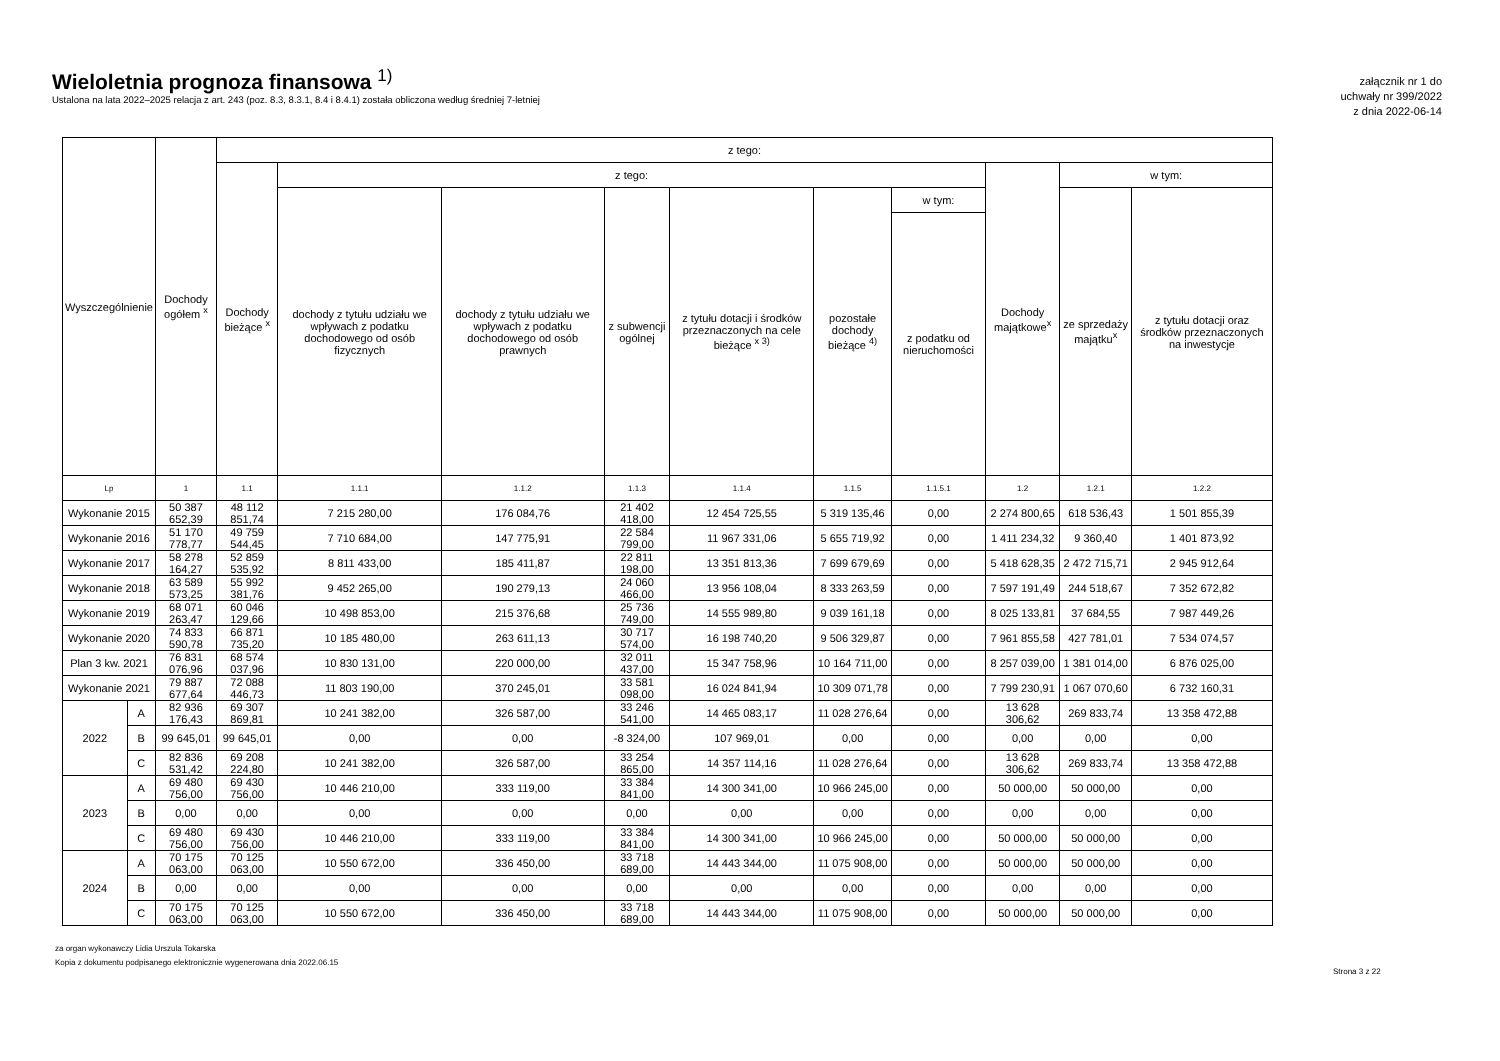Wieloletnia prognoza finansowa <sup>1)</sup>
Ustalona na lata 2022–2025 relacja z art. 243 (poz. 8.3, 8.3.1, 8.4 i 8.4.1) została obliczona według średniej 7-letniej
załącznik nr 1 do
uchwały nr 399/2022
z dnia 2022-06-14
| Wyszczególnienie | | Dochody ogółem <sup>x</sup> | z tego: | | | | | | | | | |
| --- | --- | --- | --- | --- | --- | --- | --- | --- | --- | --- | --- | --- |
| | | | Dochody bieżące <sup>x</sup> | z tego: | | | | | | Dochody majątkowe<sup>x</sup> | w tym: | |
| | | | | dochody z tytułu udziału we wpływach z podatku dochodowego od osób fizycznych | dochody z tytułu udziału we wpływach z podatku dochodowego od osób prawnych | z subwencji ogólnej | z tytułu dotacji i środków przeznaczonych na cele bieżące <sup>x 3)</sup> | pozostałe dochody bieżące <sup>4)</sup> | w tym: | | ze sprzedaży majątku<sup>x</sup> | z tytułu dotacji oraz środków przeznaczonych na inwestycje |
| | | | | | | | | | z podatku od nieruchomości | | | |
| Lp | | 1 | 1.1 | 1.1.1 | 1.1.2 | 1.1.3 | 1.1.4 | 1.1.5 | 1.1.5.1 | 1.2 | 1.2.1 | 1.2.2 |
| Wykonanie 2015 | | 50 387 652,39 | 48 112 851,74 | 7 215 280,00 | 176 084,76 | 21 402 418,00 | 12 454 725,55 | 5 319 135,46 | 0,00 | 2 274 800,65 | 618 536,43 | 1 501 855,39 |
| Wykonanie 2016 | | 51 170 778,77 | 49 759 544,45 | 7 710 684,00 | 147 775,91 | 22 584 799,00 | 11 967 331,06 | 5 655 719,92 | 0,00 | 1 411 234,32 | 9 360,40 | 1 401 873,92 |
| Wykonanie 2017 | | 58 278 164,27 | 52 859 535,92 | 8 811 433,00 | 185 411,87 | 22 811 198,00 | 13 351 813,36 | 7 699 679,69 | 0,00 | 5 418 628,35 | 2 472 715,71 | 2 945 912,64 |
| Wykonanie 2018 | | 63 589 573,25 | 55 992 381,76 | 9 452 265,00 | 190 279,13 | 24 060 466,00 | 13 956 108,04 | 8 333 263,59 | 0,00 | 7 597 191,49 | 244 518,67 | 7 352 672,82 |
| Wykonanie 2019 | | 68 071 263,47 | 60 046 129,66 | 10 498 853,00 | 215 376,68 | 25 736 749,00 | 14 555 989,80 | 9 039 161,18 | 0,00 | 8 025 133,81 | 37 684,55 | 7 987 449,26 |
| Wykonanie 2020 | | 74 833 590,78 | 66 871 735,20 | 10 185 480,00 | 263 611,13 | 30 717 574,00 | 16 198 740,20 | 9 506 329,87 | 0,00 | 7 961 855,58 | 427 781,01 | 7 534 074,57 |
| Plan 3 kw. 2021 | | 76 831 076,96 | 68 574 037,96 | 10 830 131,00 | 220 000,00 | 32 011 437,00 | 15 347 758,96 | 10 164 711,00 | 0,00 | 8 257 039,00 | 1 381 014,00 | 6 876 025,00 |
| Wykonanie 2021 | | 79 887 677,64 | 72 088 446,73 | 11 803 190,00 | 370 245,01 | 33 581 098,00 | 16 024 841,94 | 10 309 071,78 | 0,00 | 7 799 230,91 | 1 067 070,60 | 6 732 160,31 |
| 2022 | A | 82 936 176,43 | 69 307 869,81 | 10 241 382,00 | 326 587,00 | 33 246 541,00 | 14 465 083,17 | 11 028 276,64 | 0,00 | 13 628 306,62 | 269 833,74 | 13 358 472,88 |
| | B | 99 645,01 | 99 645,01 | 0,00 | 0,00 | -8 324,00 | 107 969,01 | 0,00 | 0,00 | 0,00 | 0,00 | 0,00 |
| | C | 82 836 531,42 | 69 208 224,80 | 10 241 382,00 | 326 587,00 | 33 254 865,00 | 14 357 114,16 | 11 028 276,64 | 0,00 | 13 628 306,62 | 269 833,74 | 13 358 472,88 |
| 2023 | A | 69 480 756,00 | 69 430 756,00 | 10 446 210,00 | 333 119,00 | 33 384 841,00 | 14 300 341,00 | 10 966 245,00 | 0,00 | 50 000,00 | 50 000,00 | 0,00 |
| | B | 0,00 | 0,00 | 0,00 | 0,00 | 0,00 | 0,00 | 0,00 | 0,00 | 0,00 | 0,00 | 0,00 |
| | C | 69 480 756,00 | 69 430 756,00 | 10 446 210,00 | 333 119,00 | 33 384 841,00 | 14 300 341,00 | 10 966 245,00 | 0,00 | 50 000,00 | 50 000,00 | 0,00 |
| 2024 | A | 70 175 063,00 | 70 125 063,00 | 10 550 672,00 | 336 450,00 | 33 718 689,00 | 14 443 344,00 | 11 075 908,00 | 0,00 | 50 000,00 | 50 000,00 | 0,00 |
| | B | 0,00 | 0,00 | 0,00 | 0,00 | 0,00 | 0,00 | 0,00 | 0,00 | 0,00 | 0,00 | 0,00 |
| | C | 70 175 063,00 | 70 125 063,00 | 10 550 672,00 | 336 450,00 | 33 718 689,00 | 14 443 344,00 | 11 075 908,00 | 0,00 | 50 000,00 | 50 000,00 | 0,00 |
za organ wykonawczy Lidia Urszula Tokarska
Kopia z dokumentu podpisanego elektronicznie wygenerowana dnia 2022.06.15
Strona 3 z 22